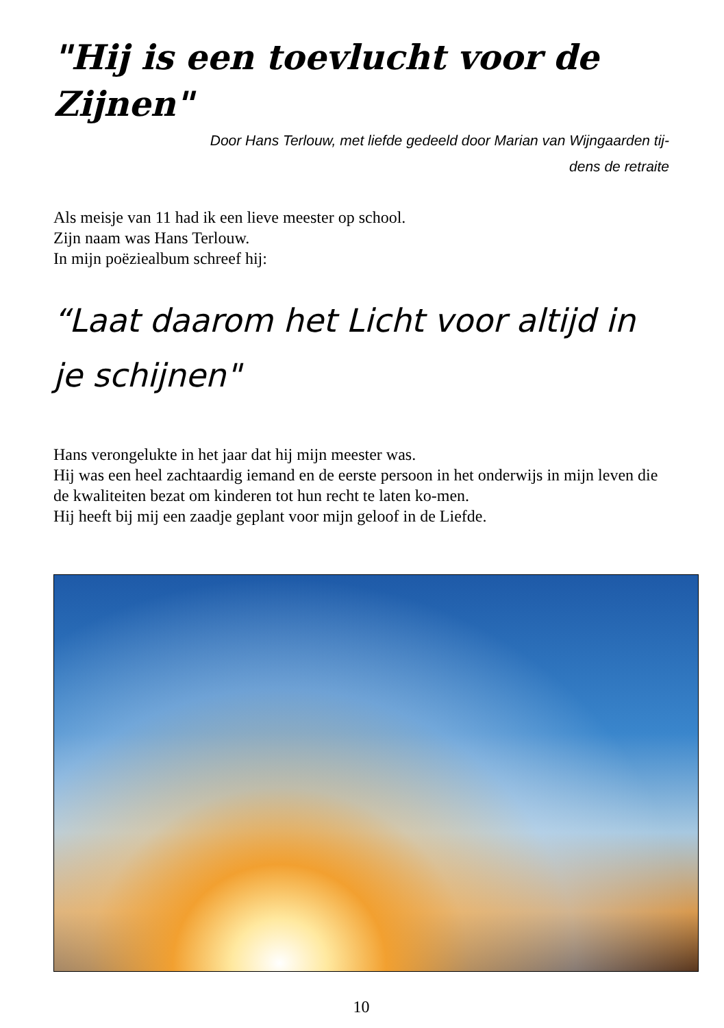"Hij is een toevlucht voor de Zijnen"
Door Hans Terlouw, met liefde gedeeld door Marian van Wijngaarden tij-
dens de retraite
Als meisje van 11 had ik een lieve meester op school.
Zijn naam was Hans Terlouw.
In mijn poëziealbum schreef hij:
“Laat daarom het Licht voor altijd in je schijnen"
Hans verongelukte in het jaar dat hij mijn meester was.
Hij was een heel zachtaardig iemand en de eerste persoon in het onderwijs in mijn leven die de kwaliteiten bezat om kinderen tot hun recht te laten ko-men.
Hij heeft bij mij een zaadje geplant voor mijn geloof in de Liefde.
10